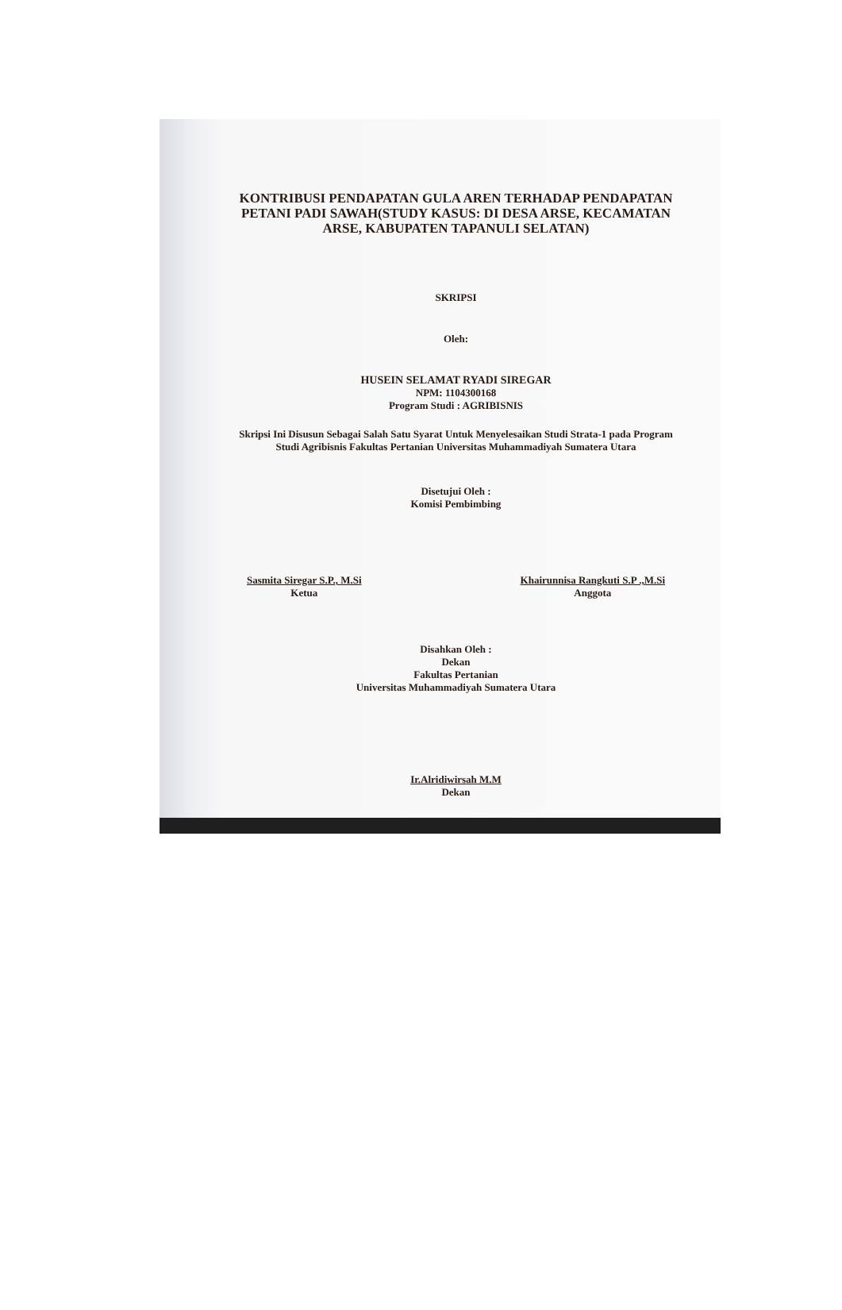KONTRIBUSI PENDAPATAN GULA AREN TERHADAP PENDAPATAN PETANI PADI SAWAH(STUDY KASUS: DI DESA ARSE, KECAMATAN ARSE, KABUPATEN TAPANULI SELATAN)
SKRIPSI
Oleh:
HUSEIN SELAMAT RYADI SIREGAR
NPM: 1104300168
Program Studi : AGRIBISNIS
Skripsi Ini Disusun Sebagai Salah Satu Syarat Untuk Menyelesaikan Studi Strata-1 pada Program Studi Agribisnis Fakultas Pertanian Universitas Muhammadiyah Sumatera Utara
Disetujui Oleh :
Komisi Pembimbing
Sasmita Siregar S.P., M.Si
Ketua
Khairunnisa Rangkuti S.P .,M.Si
Anggota
Disahkan Oleh :
Dekan
Fakultas Pertanian
Universitas Muhammadiyah Sumatera Utara
Ir.Alridiwirsah M.M
Dekan